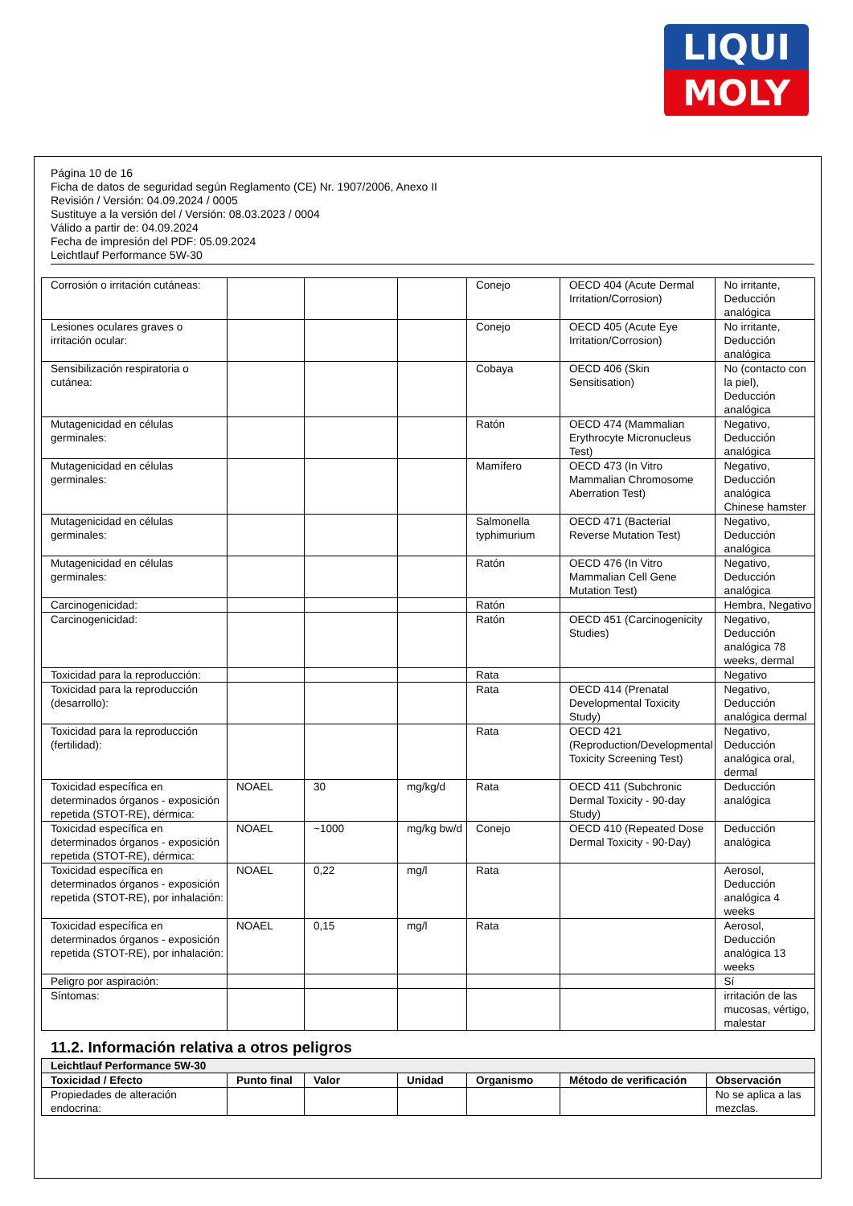LIQUI
MOLY
Página 10 de 16
Ficha de datos de seguridad según Reglamento (CE) Nr. 1907/2006, Anexo II
Revisión / Versión: 04.09.2024 / 0005
Sustituye a la versión del / Versión: 08.03.2023 / 0004
Válido a partir de: 04.09.2024
Fecha de impresión del PDF: 05.09.2024
Leichtlauf Performance 5W-30
| Corrosión o irritación cutáneas: | | | | Conejo | OECD 404 (Acute Dermal Irritation/Corrosion) | No irritante, Deducción analógica |
| Lesiones oculares graves o irritación ocular: | | | | Conejo | OECD 405 (Acute Eye Irritation/Corrosion) | No irritante, Deducción analógica |
| Sensibilización respiratoria o cutánea: | | | | Cobaya | OECD 406 (Skin Sensitisation) | No (contacto con la piel), Deducción analógica |
| Mutagenicidad en células germinales: | | | | Ratón | OECD 474 (Mammalian Erythrocyte Micronucleus Test) | Negativo, Deducción analógica |
| Mutagenicidad en células germinales: | | | | Mamífero | OECD 473 (In Vitro Mammalian Chromosome Aberration Test) | Negativo, Deducción analógica Chinese hamster |
| Mutagenicidad en células germinales: | | | | Salmonella typhimurium | OECD 471 (Bacterial Reverse Mutation Test) | Negativo, Deducción analógica |
| Mutagenicidad en células germinales: | | | | Ratón | OECD 476 (In Vitro Mammalian Cell Gene Mutation Test) | Negativo, Deducción analógica |
| Carcinogenicidad: | | | | Ratón | | Hembra, Negativo |
| Carcinogenicidad: | | | | Ratón | OECD 451 (Carcinogenicity Studies) | Negativo, Deducción analógica 78 weeks, dermal |
| Toxicidad para la reproducción: | | | | Rata | | Negativo |
| Toxicidad para la reproducción (desarrollo): | | | | Rata | OECD 414 (Prenatal Developmental Toxicity Study) | Negativo, Deducción analógica dermal |
| Toxicidad para la reproducción (fertilidad): | | | | Rata | OECD 421 (Reproduction/Developmental Toxicity Screening Test) | Negativo, Deducción analógica oral, dermal |
| Toxicidad específica en determinados órganos - exposición repetida (STOT-RE), dérmica: | NOAEL | 30 | mg/kg/d | Rata | OECD 411 (Subchronic Dermal Toxicity - 90-day Study) | Deducción analógica |
| Toxicidad específica en determinados órganos - exposición repetida (STOT-RE), dérmica: | NOAEL | ~1000 | mg/kg bw/d | Conejo | OECD 410 (Repeated Dose Dermal Toxicity - 90-Day) | Deducción analógica |
| Toxicidad específica en determinados órganos - exposición repetida (STOT-RE), por inhalación: | NOAEL | 0,22 | mg/l | Rata | | Aerosol, Deducción analógica 4 weeks |
| Toxicidad específica en determinados órganos - exposición repetida (STOT-RE), por inhalación: | NOAEL | 0,15 | mg/l | Rata | | Aerosol, Deducción analógica 13 weeks |
| Peligro por aspiración: | | | | | | Sí |
| Síntomas: | | | | | | irritación de las mucosas, vértigo, malestar |
11.2. Información relativa a otros peligros
| Leichtlauf Performance 5W-30 | | | | | | |
| Toxicidad / Efecto | Punto final | Valor | Unidad | Organismo | Método de verificación | Observación |
| Propiedades de alteración endocrina: | | | | | | No se aplica a las mezclas. |